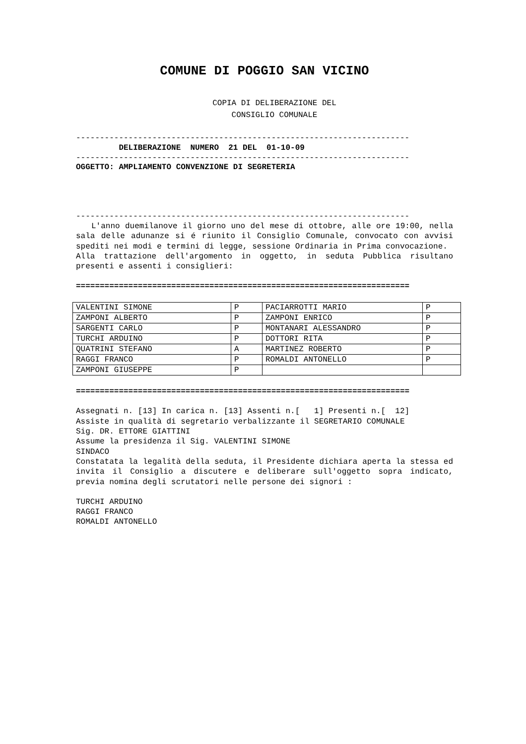COMUNE DI POGGIO SAN VICINO
COPIA DI DELIBERAZIONE DEL
CONSIGLIO COMUNALE
----------------------------------------------------------------------
DELIBERAZIONE NUMERO 21 DEL 01-10-09
----------------------------------------------------------------------
OGGETTO: AMPLIAMENTO CONVENZIONE DI SEGRETERIA
----------------------------------------------------------------------
L'anno duemilanove il giorno uno del mese di ottobre, alle ore 19:00, nella sala delle adunanze si é riunito il Consiglio Comunale, convocato con avvisi spediti nei modi e termini di legge, sessione Ordinaria in Prima convocazione.
Alla trattazione dell'argomento in oggetto, in seduta Pubblica risultano presenti e assenti i consiglieri:
======================================================================
| VALENTINI SIMONE | P | PACIARROTTI MARIO | P |
| ZAMPONI ALBERTO | P | ZAMPONI ENRICO | P |
| SARGENTI CARLO | P | MONTANARI ALESSANDRO | P |
| TURCHI ARDUINO | P | DOTTORI RITA | P |
| QUATRINI STEFANO | A | MARTINEZ ROBERTO | P |
| RAGGI FRANCO | P | ROMALDI ANTONELLO | P |
| ZAMPONI GIUSEPPE | P | | |
======================================================================
Assegnati n. [13] In carica n. [13] Assenti n.[ 1] Presenti n.[ 12] Assiste in qualità di segretario verbalizzante il SEGRETARIO COMUNALE Sig. DR. ETTORE GIATTINI Assume la presidenza il Sig. VALENTINI SIMONE SINDACO
Constatata la legalità della seduta, il Presidente dichiara aperta la stessa ed invita il Consiglio a discutere e deliberare sull'oggetto sopra indicato, previa nomina degli scrutatori nelle persone dei signori :
TURCHI ARDUINO
RAGGI FRANCO
ROMALDI ANTONELLO